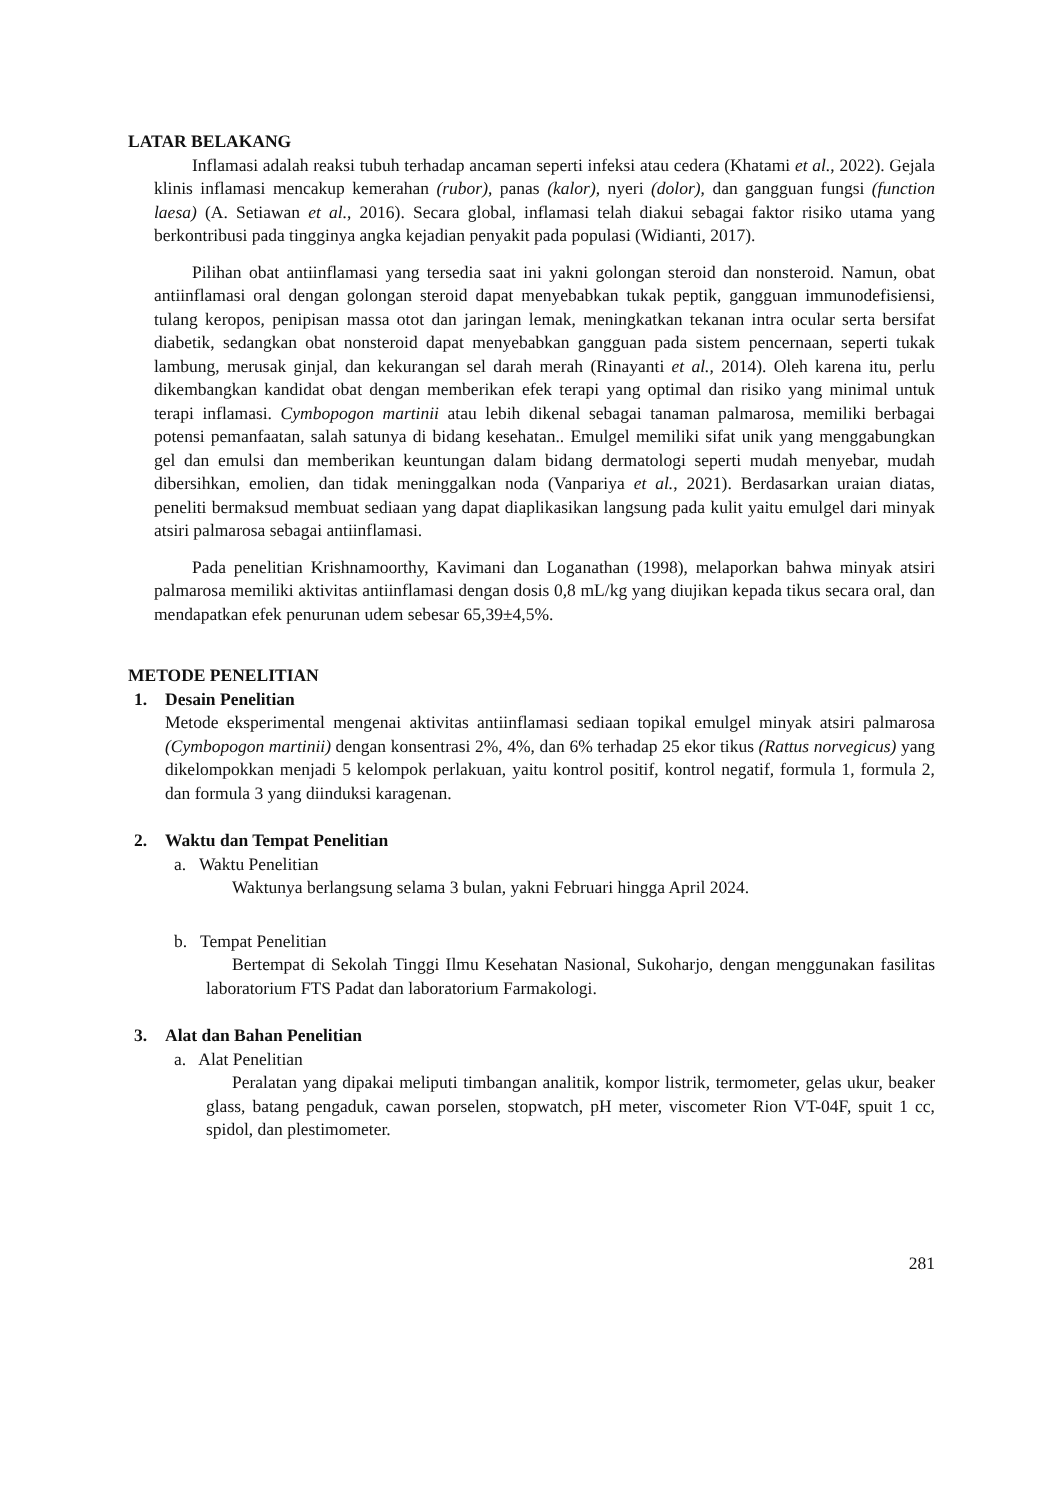LATAR BELAKANG
Inflamasi adalah reaksi tubuh terhadap ancaman seperti infeksi atau cedera (Khatami et al., 2022). Gejala klinis inflamasi mencakup kemerahan (rubor), panas (kalor), nyeri (dolor), dan gangguan fungsi (function laesa) (A. Setiawan et al., 2016). Secara global, inflamasi telah diakui sebagai faktor risiko utama yang berkontribusi pada tingginya angka kejadian penyakit pada populasi (Widianti, 2017).
Pilihan obat antiinflamasi yang tersedia saat ini yakni golongan steroid dan nonsteroid. Namun, obat antiinflamasi oral dengan golongan steroid dapat menyebabkan tukak peptik, gangguan immunodefisiensi, tulang keropos, penipisan massa otot dan jaringan lemak, meningkatkan tekanan intra ocular serta bersifat diabetik, sedangkan obat nonsteroid dapat menyebabkan gangguan pada sistem pencernaan, seperti tukak lambung, merusak ginjal, dan kekurangan sel darah merah (Rinayanti et al., 2014). Oleh karena itu, perlu dikembangkan kandidat obat dengan memberikan efek terapi yang optimal dan risiko yang minimal untuk terapi inflamasi. Cymbopogon martinii atau lebih dikenal sebagai tanaman palmarosa, memiliki berbagai potensi pemanfaatan, salah satunya di bidang kesehatan.. Emulgel memiliki sifat unik yang menggabungkan gel dan emulsi dan memberikan keuntungan dalam bidang dermatologi seperti mudah menyebar, mudah dibersihkan, emolien, dan tidak meninggalkan noda (Vanpariya et al., 2021). Berdasarkan uraian diatas, peneliti bermaksud membuat sediaan yang dapat diaplikasikan langsung pada kulit yaitu emulgel dari minyak atsiri palmarosa sebagai antiinflamasi.
Pada penelitian Krishnamoorthy, Kavimani dan Loganathan (1998), melaporkan bahwa minyak atsiri palmarosa memiliki aktivitas antiinflamasi dengan dosis 0,8 mL/kg yang diujikan kepada tikus secara oral, dan mendapatkan efek penurunan udem sebesar 65,39±4,5%.
METODE PENELITIAN
1. Desain Penelitian
Metode eksperimental mengenai aktivitas antiinflamasi sediaan topikal emulgel minyak atsiri palmarosa (Cymbopogon martinii) dengan konsentrasi 2%, 4%, dan 6% terhadap 25 ekor tikus (Rattus norvegicus) yang dikelompokkan menjadi 5 kelompok perlakuan, yaitu kontrol positif, kontrol negatif, formula 1, formula 2, dan formula 3 yang diinduksi karagenan.
2. Waktu dan Tempat Penelitian
a. Waktu Penelitian
Waktunya berlangsung selama 3 bulan, yakni Februari hingga April 2024.
b. Tempat Penelitian
Bertempat di Sekolah Tinggi Ilmu Kesehatan Nasional, Sukoharjo, dengan menggunakan fasilitas laboratorium FTS Padat dan laboratorium Farmakologi.
3. Alat dan Bahan Penelitian
a. Alat Penelitian
Peralatan yang dipakai meliputi timbangan analitik, kompor listrik, termometer, gelas ukur, beaker glass, batang pengaduk, cawan porselen, stopwatch, pH meter, viscometer Rion VT-04F, spuit 1 cc, spidol, dan plestimometer.
281